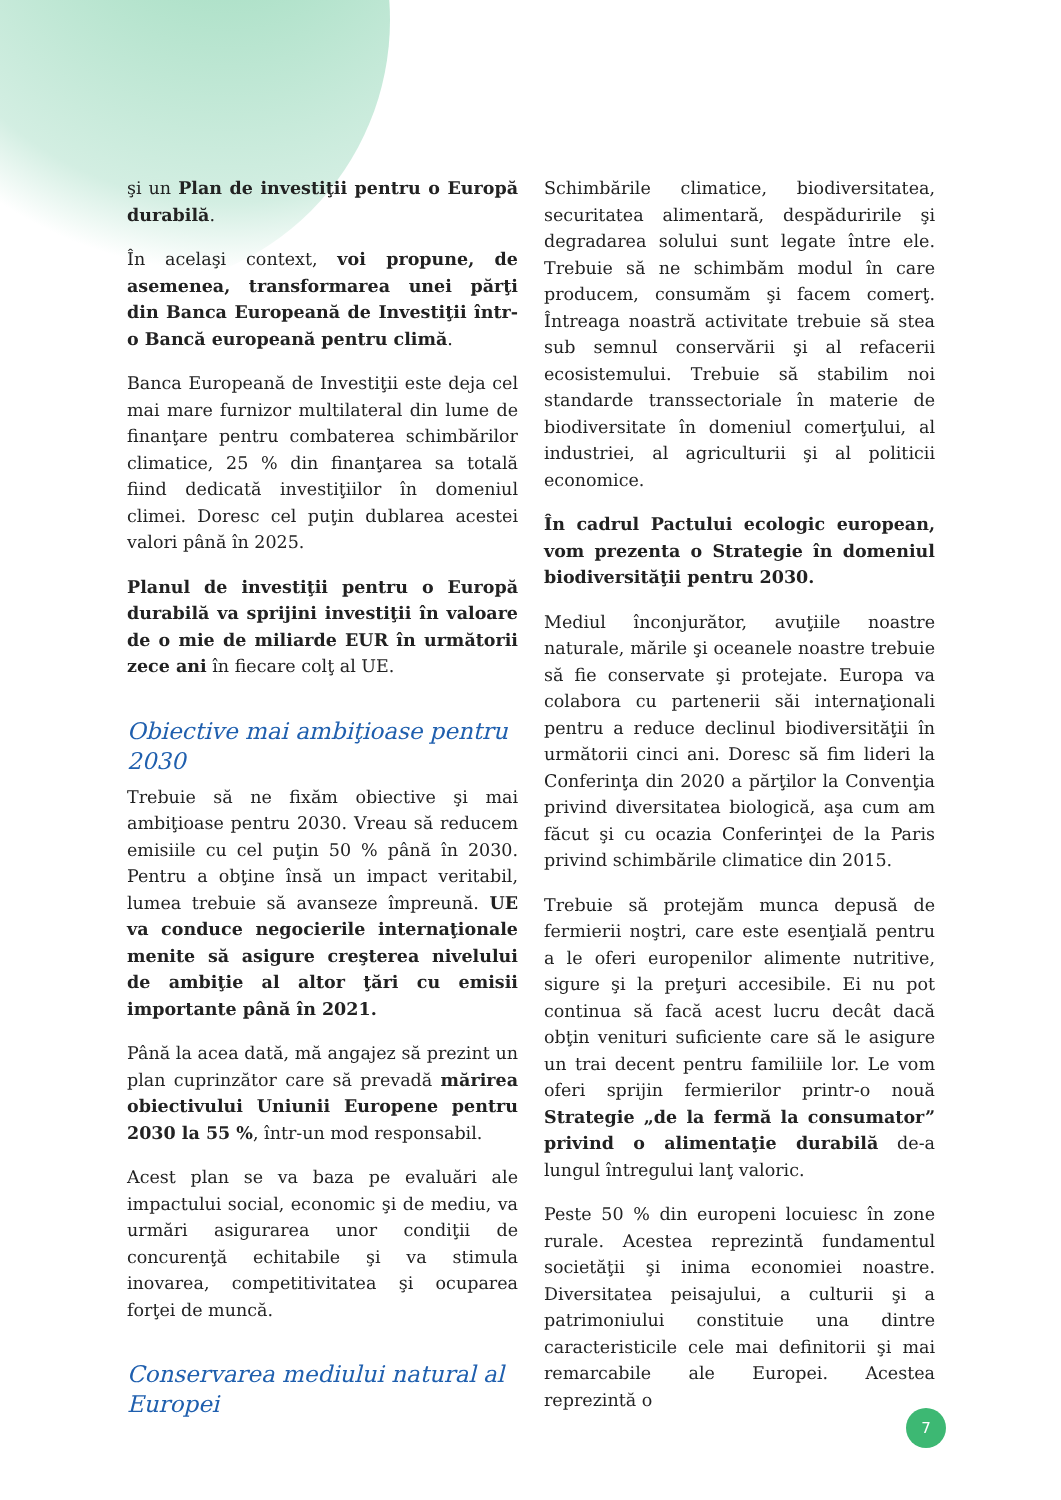şi un Plan de investiţii pentru o Europă durabilă.
În acelaşi context, voi propune, de asemenea, transformarea unei părţi din Banca Europeană de Investiţii într-o Bancă europeană pentru climă.
Banca Europeană de Investiţii este deja cel mai mare furnizor multilateral din lume de finanţare pentru combaterea schimbărilor climatice, 25 % din finanţarea sa totală fiind dedicată investiţiilor în domeniul climei. Doresc cel puţin dublarea acestei valori până în 2025.
Planul de investiţii pentru o Europă durabilă va sprijini investiţii în valoare de o mie de miliarde EUR în următorii zece ani în fiecare colţ al UE.
Obiective mai ambiţioase pentru 2030
Trebuie să ne fixăm obiective şi mai ambiţioase pentru 2030. Vreau să reducem emisiile cu cel puţin 50 % până în 2030. Pentru a obţine însă un impact veritabil, lumea trebuie să avanseze împreună. UE va conduce negocierile internaţionale menite să asigure creşterea nivelului de ambiţie al altor ţări cu emisii importante până în 2021.
Până la acea dată, mă angajez să prezint un plan cuprinzător care să prevadă mărirea obiectivului Uniunii Europene pentru 2030 la 55 %, într-un mod responsabil.
Acest plan se va baza pe evaluări ale impactului social, economic şi de mediu, va urmări asigurarea unor condiţii de concurenţă echitabile şi va stimula inovarea, competitivitatea şi ocuparea forţei de muncă.
Conservarea mediului natural al Europei
Schimbările climatice, biodiversitatea, securitatea alimentară, despăduririle şi degradarea solului sunt legate între ele. Trebuie să ne schimbăm modul în care producem, consumăm şi facem comerţ. Întreaga noastră activitate trebuie să stea sub semnul conservării şi al refacerii ecosistemului. Trebuie să stabilim noi standarde transsectoriale în materie de biodiversitate în domeniul comerţului, al industriei, al agriculturii şi al politicii economice.
În cadrul Pactului ecologic european, vom prezenta o Strategie în domeniul biodiversităţii pentru 2030.
Mediul înconjurător, avuţiile noastre naturale, mările şi oceanele noastre trebuie să fie conservate şi protejate. Europa va colabora cu partenerii săi internaţionali pentru a reduce declinul biodiversităţii în următorii cinci ani. Doresc să fim lideri la Conferinţa din 2020 a părţilor la Convenţia privind diversitatea biologică, aşa cum am făcut şi cu ocazia Conferinţei de la Paris privind schimbările climatice din 2015.
Trebuie să protejăm munca depusă de fermierii noştri, care este esenţială pentru a le oferi europenilor alimente nutritive, sigure şi la preţuri accesibile. Ei nu pot continua să facă acest lucru decât dacă obţin venituri suficiente care să le asigure un trai decent pentru familiile lor. Le vom oferi sprijin fermierilor printr-o nouă Strategie „de la fermă la consumator” privind o alimentaţie durabilă de-a lungul întregului lanţ valoric.
Peste 50 % din europeni locuiesc în zone rurale. Acestea reprezintă fundamentul societăţii şi inima economiei noastre. Diversitatea peisajului, a culturii şi a patrimoniului constituie una dintre caracteristicile cele mai definitorii şi mai remarcabile ale Europei. Acestea reprezintă o
7